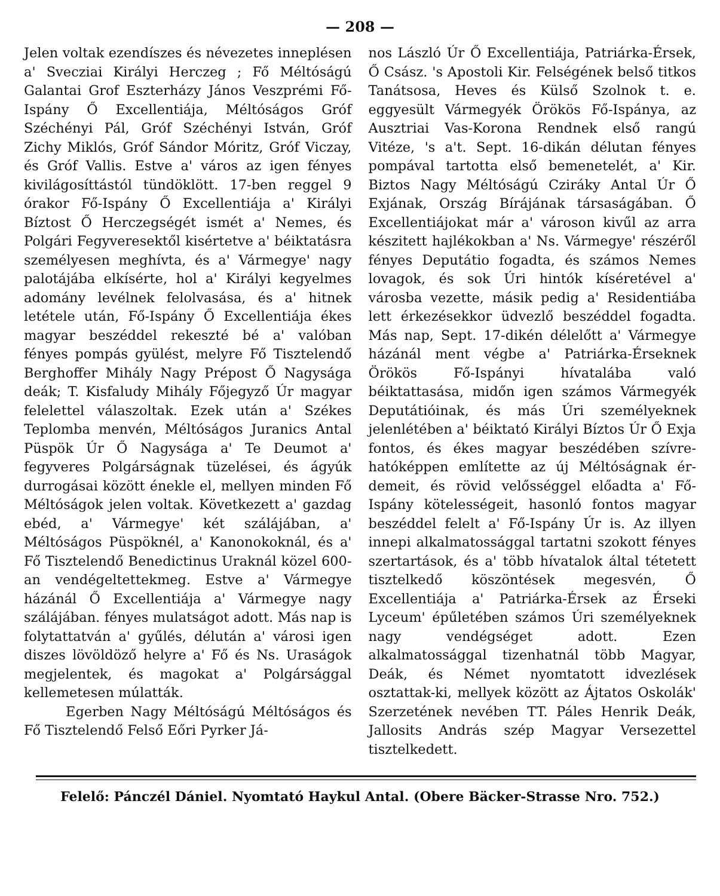— 208 —
Jelen voltak ezendíszes és névezetes innep­lésen a' Sveczіai Királyi Herczeg ; Fő Méltóságú Galantai Grof Eszterházy János Veszprémi Fő-Ispány Ő Excellen­tiája, Méltóságos Gróf Széchényi Pál, Gróf Széchényi István, Gróf Zichy Miklós, Gróf Sándor Móritz, Gróf Viczay, és Gróf Vallis. Estve a' város az igen fényes kivilágosíttástól tündöklött. 17-ben reggel 9 órakor Fő-Ispány Ő Ex­cellentiája a' Királyi Bíztost Ő Herczegsé­gét ismét a' Nemes, és Polgári Fegyvere­sektől kisértetve a' béiktatásra személye­sen meghívta, és a' Vármegye' nagy palo­tájába elkísérte, hol a' Királyi kegyelmes adomány levélnek felolvasása, és a' hitnek letétele után, Fő-Ispány Ő Excellentiája ékes magyar beszéddel rekeszté bé a' va­lóban fényes pompás gyülést, melyre Fő Tisztelendő Berghoffer Mihály Nagy Prépost Ő Nagysága deák; T. Kisfalu­dy Mihály Főjegyző Úr magyar felelettel válaszoltak. Ezek után a' Székes Teplom­ba menvén, Méltóságos Juranics An­tal Püspök Úr Ő Nagysága a' Te Deumot a' fegyveres Polgárságnak tüzelései, és ágyúk durrogásai között énekle el, mellyen min­den Fő Méltóságok jelen voltak. Követke­zett a' gazdag ebéd, a' Vármegye' két szá­lájában, a' Méltóságos Püspöknél, a' Kano­nokoknál, és a' Fő Tisztelendő Benedicti­nus Uraknál közel 600-an vendégeltettek­meg. Estve a' Vármegye házánál Ő Excel­lentiája a' Vármegye nagy szálájában. fé­nyes mulatságot adott. Más nap is foly­tattatván a' gyűlés, délután a' városi igen diszes lövöldöző helyre a' Fő és Ns. Ura­ságok megjelentek, és magokat a' Polgár­sággal kellemetesen múlatták.
Egerben Nagy Méltóságú Méltóságos és Fő Tisztelendő Felső Eőri Pyrker Já-
nos László Úr Ő Excellentiája, Patriárka-Érsek, Ő Csász. 's Apostoli Kir. Felségé­nek belső titkos Tanátsosa, Heves és Kül­ső Szolnok t. e. eggyesült Vármegyék Ö­rökös Fő-Ispánya, az Ausztriai Vas-Koro­na Rendnek első rangú Vitéze, 's a't. Sept. 16-dikán délutan fényes pompával tartotta első bemenetelét, a' Kir. Biztos Nagy Mél­tóságú Cziráky Antal Úr Ő Exjának, Ország Bírájának társaságában. Ő Excel­lentiájokat már a' városon kivűl az arra készitett hajlékokban a' Ns. Vármegye' ré­széről fényes Deputátio fogadta, és szá­mos Nemes lovagok, és sok Úri hintók kíséretével a' városba vezette, másik pe­dig a' Residentiába lett érkezésekkor üd­vezlő beszéddel fogadta. Más nap, Sept. 17-dikén délelőtt a' Vármegye házánál ment végbe a' Patriárka-Érseknek Örökös Fő-Ispányi hívatalába való béiktattasása, midőn igen számos Vármegyék Deputá­tióinak, és más Úri személyeknek jelenlé­tében a' béiktató Királyi Bíztos Úr Ő Exja fontos, és ékes magyar beszédében szívre­hatóképpen említette az új Méltóságnak ér­demeit, és rövid velősséggel előadta a' Fő-Ispány kötelességeit, hasonló fontos ma­gyar beszéddel felelt a' Fő-Ispány Úr is. Az illyen innepi alkalmatossággal tartatni szokott fényes szertartások, és a' több hí­vatalok által tétetett tisztelkedő köszönté­sek megesvén, Ő Excellentiája a' Patriár­ka-Érsek az Érseki Lyceum' épűletében számos Úri személyeknek nagy vendégsé­get adott. Ezen alkalmatossággal tizenhat­nál több Magyar, Deák, és Német nyom­tatott idvezlések osztattak-ki, mellyek kö­zött az Ájtatos Oskolák' Szerzetének nevé­ben TT. Páles Henrik Deák, Jallosits András szép Magyar Versezettel tisztel­kedett.
Felelő: Pánczél Dániel. Nyomtató Haykul Antal. (Obere Bäcker-Strasse Nro. 752.)